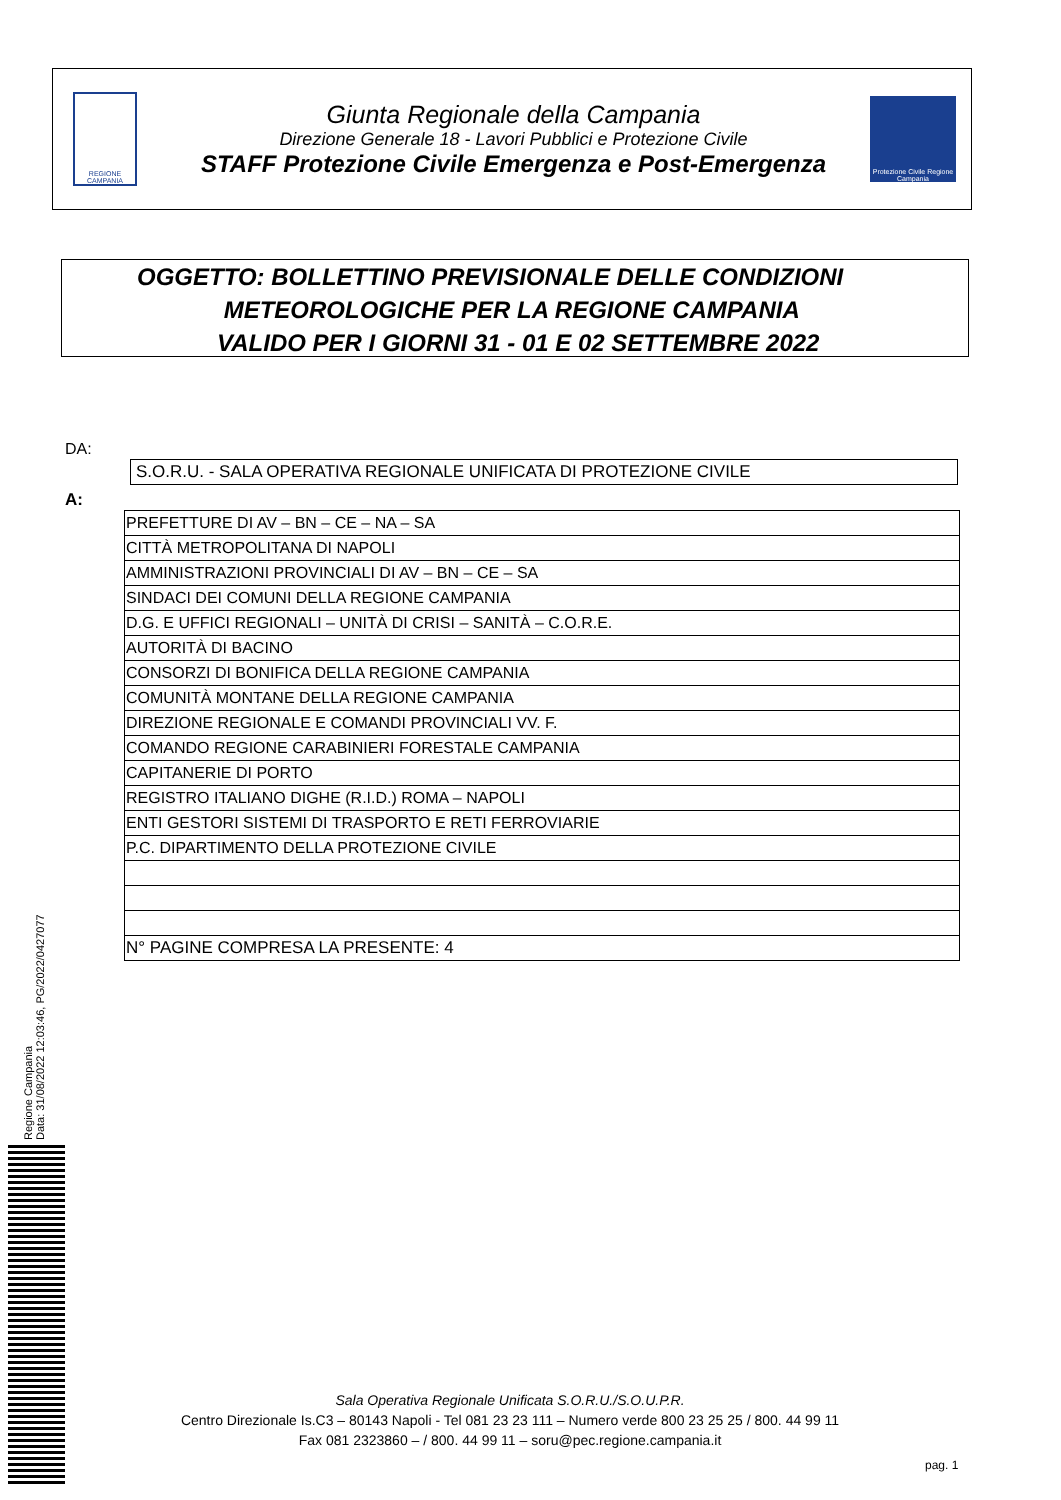REGIONE CAMPANIA
Giunta Regionale della Campania
Direzione Generale 18 - Lavori Pubblici e Protezione Civile
STAFF Protezione Civile Emergenza e Post-Emergenza
Protezione Civile Regione Campania
OGGETTO: BOLLETTINO PREVISIONALE DELLE CONDIZIONI
METEOROLOGICHE PER LA REGIONE CAMPANIA
VALIDO PER I GIORNI 31 - 01 E 02 SETTEMBRE 2022
DA:
S.O.R.U. - SALA OPERATIVA REGIONALE UNIFICATA DI PROTEZIONE CIVILE
A:
| PREFETTURE DI AV – BN – CE – NA – SA |
| CITTÀ METROPOLITANA DI NAPOLI |
| AMMINISTRAZIONI PROVINCIALI DI AV – BN – CE – SA |
| SINDACI DEI COMUNI DELLA REGIONE CAMPANIA |
| D.G. E UFFICI REGIONALI – UNITÀ DI CRISI – SANITÀ – C.O.R.E. |
| AUTORITÀ DI BACINO |
| CONSORZI DI BONIFICA DELLA REGIONE CAMPANIA |
| COMUNITÀ MONTANE DELLA REGIONE CAMPANIA |
| DIREZIONE REGIONALE E COMANDI PROVINCIALI VV. F. |
| COMANDO REGIONE CARABINIERI FORESTALE CAMPANIA |
| CAPITANERIE DI PORTO |
| REGISTRO ITALIANO DIGHE (R.I.D.) ROMA – NAPOLI |
| ENTI GESTORI SISTEMI DI TRASPORTO E RETI FERROVIARIE |
| P.C. DIPARTIMENTO DELLA PROTEZIONE CIVILE |
| N° PAGINE COMPRESA LA PRESENTE: 4 |
Regione Campania
Data: 31/08/2022 12:03:46, PG/2022/0427077
Sala Operativa Regionale Unificata S.O.R.U./S.O.U.P.R.
Centro Direzionale Is.C3 – 80143 Napoli - Tel 081 23 23 111 – Numero verde 800 23 25 25 / 800. 44 99 11
Fax 081 2323860 – / 800. 44 99 11 – soru@pec.regione.campania.it
pag. 1